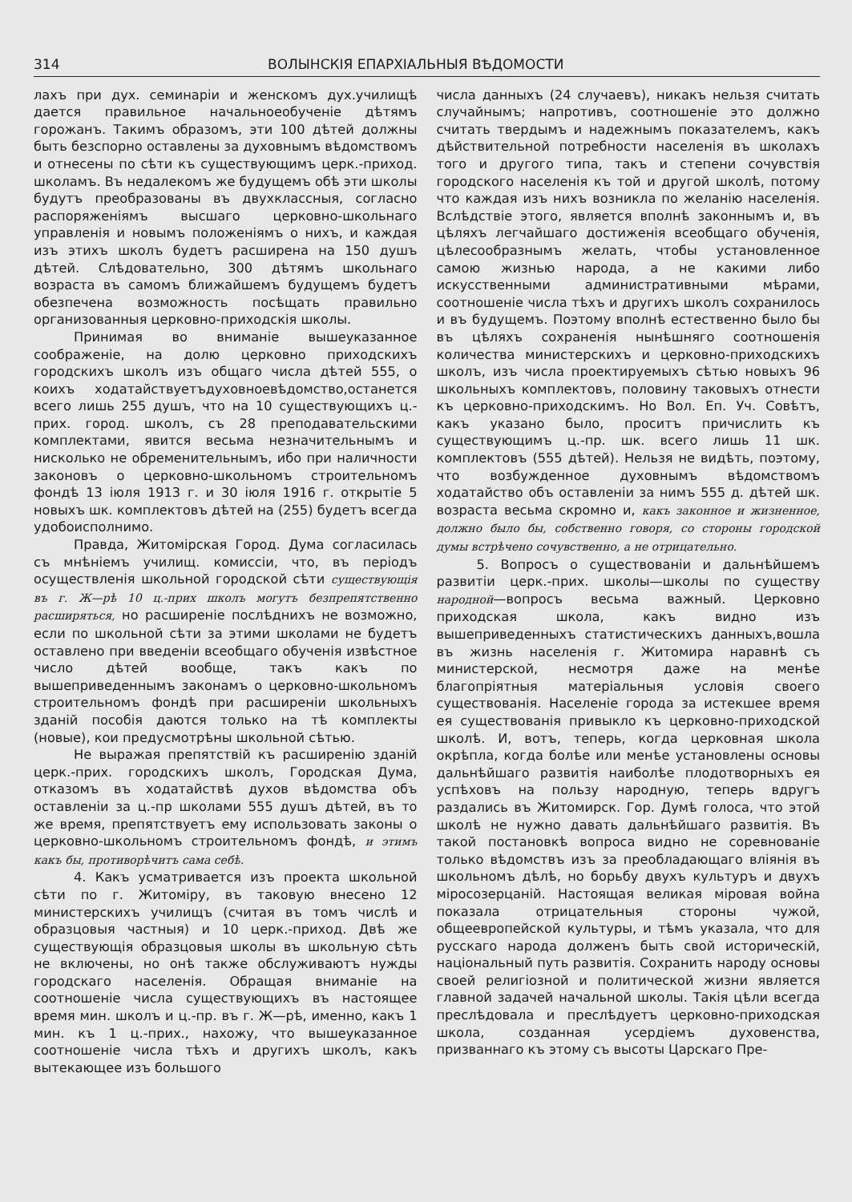314 ВОЛЫНСКІЯ ЕПАРХІАЛЬНЫЯ ВѢДОМОСТИ
лахъ при дух. семинаріи и женскомъ дух.училищѣ дается правильное начальноеобученіе дѣтямъ горожанъ. Такимъ образомъ, эти 100 дѣтей должны быть безспорно оставлены за духовнымъ вѣдомствомъ и отнесены по сѣти къ существующимъ церк.-приход. школамъ. Въ недалекомъ же будущемъ обѣ эти школы будутъ преобразованы въ двухклассныя, согласно распоряженіямъ высшаго церковно-школьнаго управленія и новымъ положеніямъ о нихъ, и каждая изъ этихъ школъ будетъ расширена на 150 душъ дѣтей. Слѣдовательно, 300 дѣтямъ школьнаго возраста въ самомъ ближайшемъ будущемъ будетъ обезпечена возможность посѣщать правильно организованныя церковно-приходскія школы.
Принимая во вниманіе вышеуказанное соображеніе, на долю церковно приходскихъ городскихъ школъ изъ общаго числа дѣтей 555, о коихъ ходатайствуетъдуховноевѣдомство,останется всего лишь 255 душъ, что на 10 существующихъ ц.-прих. город. школъ, съ 28 преподавательскими комплектами, явится весьма незначительнымъ и нисколько не обременительнымъ, ибо при наличности законовъ о церковно-школьномъ строительномъ фондѣ 13 іюля 1913 г. и 30 іюля 1916 г. открытіе 5 новыхъ шк. комплектовъ дѣтей на (255) будетъ всегда удобоисполнимо.
Правда, Житомірская Город. Дума согласилась съ мнѣніемъ училищ. комиссіи, что, въ періодъ осуществленія школьной городской сѣти существующія въ г. Ж—рѣ 10 ц.-прих школъ могутъ безпрепятственно расширяться, но расширеніе послѣднихъ не возможно, если по школьной сѣти за этими школами не будетъ оставлено при введеніи всеобщаго обученія извѣстное число дѣтей вообще, такъ какъ по вышеприведеннымъ законамъ о церковно-школьномъ строительномъ фондѣ при расширеніи школьныхъ зданій пособія даются только на тѣ комплекты (новые), кои предусмотрѣны школьной сѣтью.
Не выражая препятствій къ расширенію зданій церк.-прих. городскихъ школъ, Городская Дума, отказомъ въ ходатайствѣ духов вѣдомства объ оставленіи за ц.-пр школами 555 душъ дѣтей, въ то же время, препятствуетъ ему использовать законы о церковно-школьномъ строительномъ фондѣ, и этимъ какъ бы, противорѣчитъ сама себѣ.
4. Какъ усматривается изъ проекта школьной сѣти по г. Житоміру, въ таковую внесено 12 министерскихъ училищъ (считая въ томъ числѣ и образцовыя частныя) и 10 церк.-приход. Двѣ же существующія образцовыя школы въ школьную сѣть не включены, но онѣ также обслуживаютъ нужды городскаго населенія. Обращая вниманіе на соотношеніе числа существующихъ въ настоящее время мин. школъ и ц.-пр. въ г. Ж—рѣ, именно, какъ 1 мин. къ 1 ц.-прих., нахожу, что вышеуказанное соотношеніе числа тѣхъ и другихъ школъ, какъ вытекающее изъ большого
числа данныхъ (24 случаевъ), никакъ нельзя считать случайнымъ; напротивъ, соотношеніе это должно считать твердымъ и надежнымъ показателемъ, какъ дѣйствительной потребности населенія въ школахъ того и другого типа, такъ и степени сочувствія городского населенія къ той и другой школѣ, потому что каждая изъ нихъ возникла по желанію населенія. Вслѣдствіе этого, является вполнѣ законнымъ и, въ цѣляхъ легчайшаго достиженія всеобщаго обученія, цѣлесообразнымъ желать, чтобы установленное самою жизнью народа, а не какими либо искусственными административными мѣрами, соотношеніе числа тѣхъ и другихъ школъ сохранилось и въ будущемъ. Поэтому вполнѣ естественно было бы въ цѣляхъ сохраненія нынѣшняго соотношенія количества министерскихъ и церковно-приходскихъ школъ, изъ числа проектируемыхъ сѣтью новыхъ 96 школьныхъ комплектовъ, половину таковыхъ отнести къ церковно-приходскимъ. Но Вол. Еп. Уч. Совѣтъ, какъ указано было, проситъ причислить къ существующимъ ц.-пр. шк. всего лишь 11 шк. комплектовъ (555 дѣтей). Нельзя не видѣть, поэтому, что возбужденное духовнымъ вѣдомствомъ ходатайство объ оставленіи за нимъ 555 д. дѣтей шк. возраста весьма скромно и, какъ законное и жизненное, должно было бы, собственно говоря, со стороны городской думы встрѣчено сочувственно, а не отрицательно.
5. Вопросъ о существованіи и дальнѣйшемъ развитіи церк.-прих. школы—школы по существу народной—вопросъ весьма важный. Церковно приходская школа, какъ видно изъ вышеприведенныхъ статистическихъ данныхъ,вошла въ жизнь населенія г. Житомира наравнѣ съ министерской, несмотря даже на менѣе благопріятныя матеріальныя условія своего существованія. Населеніе города за истекшее время ея существованія привыкло къ церковно-приходской школѣ. И, вотъ, теперь, когда церковная школа окрѣпла, когда болѣе или менѣе установлены основы дальнѣйшаго развитія наиболѣе плодотворныхъ ея успѣховъ на пользу народную, теперь вдругъ раздались въ Житомирск. Гор. Думѣ голоса, что этой школѣ не нужно давать дальнѣйшаго развитія. Въ такой постановкѣ вопроса видно не соревнованіе только вѣдомствъ изъ за преобладающаго вліянія въ школьномъ дѣлѣ, но борьбу двухъ культуръ и двухъ міросозерцаній. Настоящая великая міровая война показала отрицательныя стороны чужой, общеевропейской культуры, и тѣмъ указала, что для русскаго народа долженъ быть свой историческій, національный путь развитія. Сохранить народу основы своей религіозной и политической жизни является главной задачей начальной школы. Такія цѣли всегда преслѣдовала и преслѣдуетъ церковно-приходская школа, созданная усердіемъ духовенства, призваннаго къ этому съ высоты Царскаго Пре-